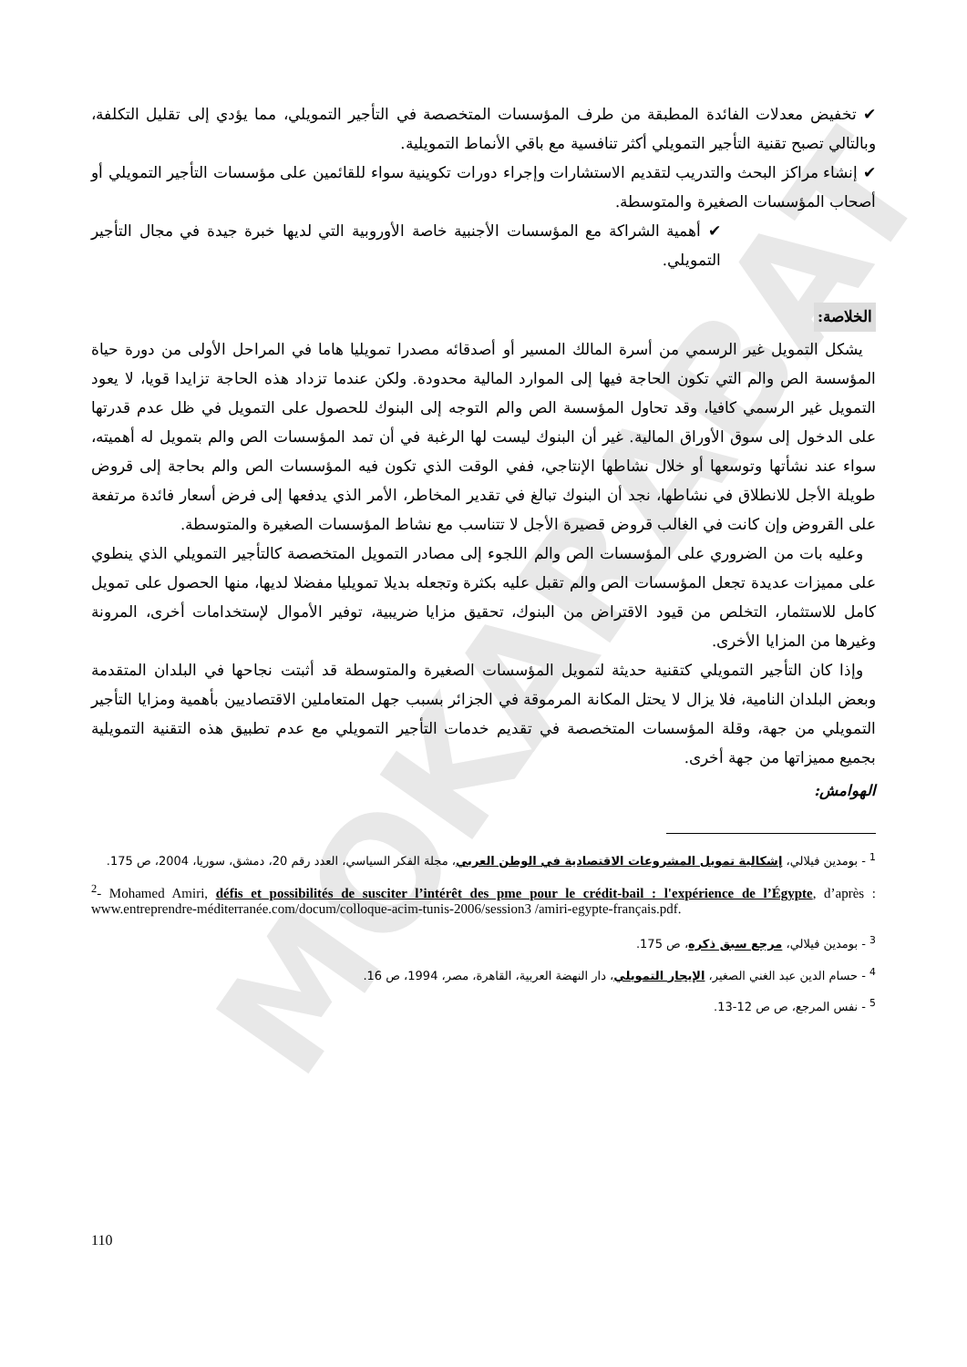MOKARABAT
✔ تخفيض معدلات الفائدة المطبقة من طرف المؤسسات المتخصصة في التأجير التمويلي، مما يؤدي إلى تقليل التكلفة، وبالتالي تصبح تقنية التأجير التمويلي أكثر تنافسية مع باقي الأنماط التمويلية.
✔ إنشاء مراكز البحث والتدريب لتقديم الاستشارات وإجراء دورات تكوينية سواء للقائمين على مؤسسات التأجير التمويلي أو أصحاب المؤسسات الصغيرة والمتوسطة.
✔ أهمية الشراكة مع المؤسسات الأجنبية خاصة الأوروبية التي لديها خبرة جيدة في مجال التأجير التمويلي.
الخلاصة:
يشكل التمويل غير الرسمي من أسرة المالك المسير أو أصدقائه مصدرا تمويليا هاما في المراحل الأولى من دورة حياة المؤسسة الص والم التي تكون الحاجة فيها إلى الموارد المالية محدودة. ولكن عندما تزداد هذه الحاجة تزايدا قويا، لا يعود التمويل غير الرسمي كافيا، وقد تحاول المؤسسة الص والم التوجه إلى البنوك للحصول على التمويل في ظل عدم قدرتها على الدخول إلى سوق الأوراق المالية. غير أن البنوك ليست لها الرغبة في أن تمد المؤسسات الص والم بتمويل له أهميته، سواء عند نشأتها وتوسعها أو خلال نشاطها الإنتاجي، ففي الوقت الذي تكون فيه المؤسسات الص والم بحاجة إلى قروض طويلة الأجل للانطلاق في نشاطها، نجد أن البنوك تبالغ في تقدير المخاطر، الأمر الذي يدفعها إلى فرض أسعار فائدة مرتفعة على القروض وإن كانت في الغالب قروض قصيرة الأجل لا تتناسب مع نشاط المؤسسات الصغيرة والمتوسطة.
وعليه بات من الضروري على المؤسسات الص والم اللجوء إلى مصادر التمويل المتخصصة كالتأجير التمويلي الذي ينطوي على مميزات عديدة تجعل المؤسسات الص والم تقبل عليه بكثرة وتجعله بديلا تمويليا مفضلا لديها، منها الحصول على تمويل كامل للاستثمار، التخلص من قيود الاقتراض من البنوك، تحقيق مزايا ضريبية، توفير الأموال لإستخدامات أخرى، المرونة وغيرها من المزايا الأخرى.
وإذا كان التأجير التمويلي كتقنية حديثة لتمويل المؤسسات الصغيرة والمتوسطة قد أثبتت نجاحها في البلدان المتقدمة وبعض البلدان النامية، فلا يزال لا يحتل المكانة المرموقة في الجزائر بسبب جهل المتعاملين الاقتصاديين بأهمية ومزايا التأجير التمويلي من جهة، وقلة المؤسسات المتخصصة في تقديم خدمات التأجير التمويلي مع عدم تطبيق هذه التقنية التمويلية بجميع مميزاتها من جهة أخرى.
الهوامش:
<sup>1</sup> - بومدين فيلالي، إشكالية تمويل المشروعات الاقتصادية في الوطن العربي، مجلة الفكر السياسي، العدد رقم 20، دمشق، سوريا، 2004، ص 175.
<sup>2</sup>- Mohamed Amiri, défis et possibilités de susciter l’intérêt des pme pour le crédit-bail : l'expérience de l’Égypte, d’après : www.entreprendre-méditerranée.com/docum/colloque-acim-tunis-2006/session3 /amiri-egypte-français.pdf.
<sup>3</sup> - بومدين فيلالي، مرجع سبق ذكره، ص 175.
<sup>4</sup> - حسام الدين عبد الغني الصغير، الإيجار التمويلي، دار النهضة العربية، القاهرة، مصر، 1994، ص 16.
<sup>5</sup> - نفس المرجع، ص ص 12-13.
110